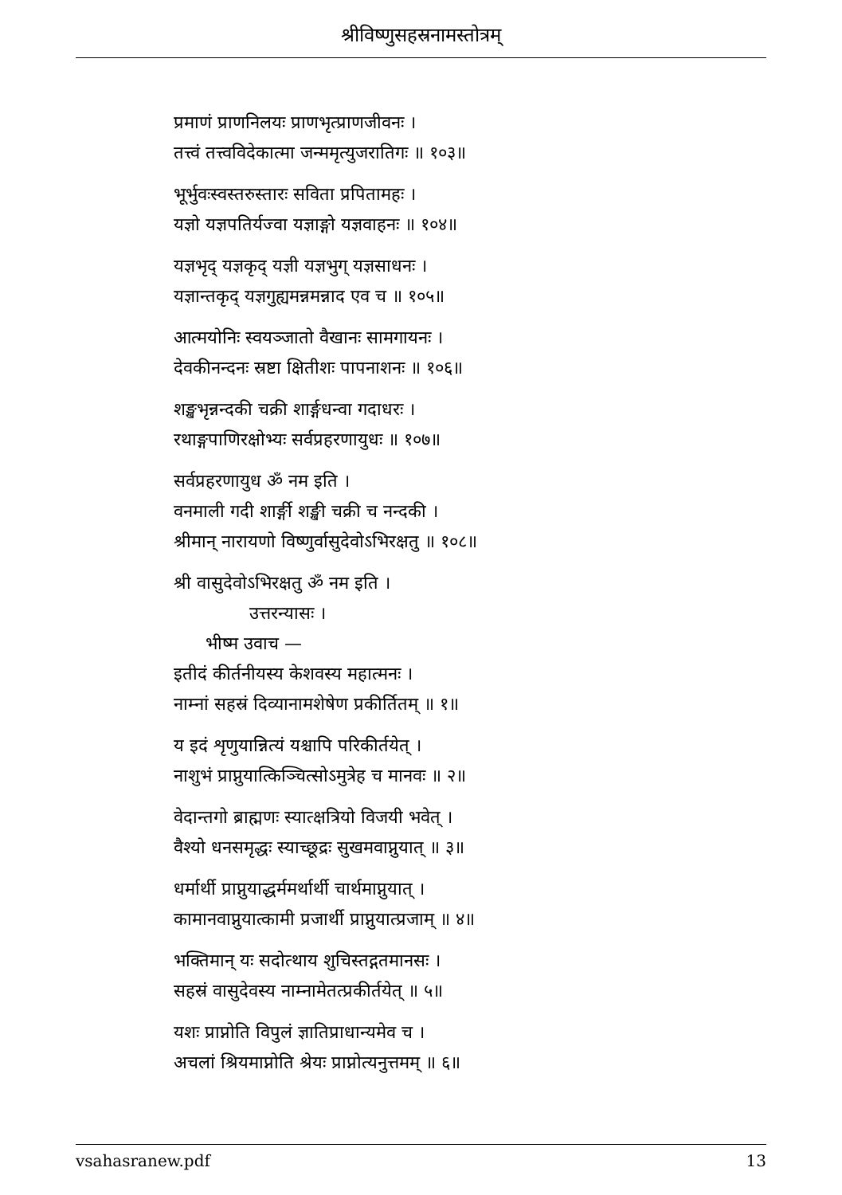श्रीविष्णुसहस्रनामस्तोत्रम्
प्रमाणं प्राणनिलयः प्राणभृत्प्राणजीवनः ।
तत्त्वं तत्त्वविदेकात्मा जन्ममृत्युजरातिगः ॥ १०३॥
भूर्भुवःस्वस्तरुस्तारः सविता प्रपितामहः ।
यज्ञो यज्ञपतिर्यज्वा यज्ञाङ्गो यज्ञवाहनः ॥ १०४॥
यज्ञभृद् यज्ञकृद् यज्ञी यज्ञभुग् यज्ञसाधनः ।
यज्ञान्तकृद् यज्ञगुह्यमन्नमन्नाद एव च ॥ १०५॥
आत्मयोनिः स्वयञ्जातो वैखानः सामगायनः ।
देवकीनन्दनः स्रष्टा क्षितीशः पापनाशनः ॥ १०६॥
शङ्खभृन्नन्दकी चक्री शार्ङ्गधन्वा गदाधरः ।
रथाङ्गपाणिरक्षोभ्यः सर्वप्रहरणायुधः ॥ १०७॥
सर्वप्रहरणायुध ॐ नम इति ।
वनमाली गदी शार्ङ्गी शङ्खी चक्री च नन्दकी ।
श्रीमान् नारायणो विष्णुर्वासुदेवोऽभिरक्षतु ॥ १०८॥
श्री वासुदेवोऽभिरक्षतु ॐ नम इति ।
उत्तरन्यासः ।
भीष्म उवाच —
इतीदं कीर्तनीयस्य केशवस्य महात्मनः ।
नाम्नां सहस्रं दिव्यानामशेषेण प्रकीर्तितम् ॥ १॥
य इदं शृणुयान्नित्यं यश्चापि परिकीर्तयेत् ।
नाशुभं प्राप्नुयात्किञ्चित्सोऽमुत्रेह च मानवः ॥ २॥
वेदान्तगो ब्राह्मणः स्यात्क्षत्रियो विजयी भवेत् ।
वैश्यो धनसमृद्धः स्याच्छूद्रः सुखमवाप्नुयात् ॥ ३॥
धर्मार्थी प्राप्नुयाद्धर्ममर्थार्थी चार्थमाप्नुयात् ।
कामानवाप्नुयात्कामी प्रजार्थी प्राप्नुयात्प्रजाम् ॥ ४॥
भक्तिमान् यः सदोत्थाय शुचिस्तद्गतमानसः ।
सहस्रं वासुदेवस्य नाम्नामेतत्प्रकीर्तयेत् ॥ ५॥
यशः प्राप्नोति विपुलं ज्ञातिप्राधान्यमेव च ।
अचलां श्रियमाप्नोति श्रेयः प्राप्नोत्यनुत्तमम् ॥ ६॥
vsahasranew.pdf 13